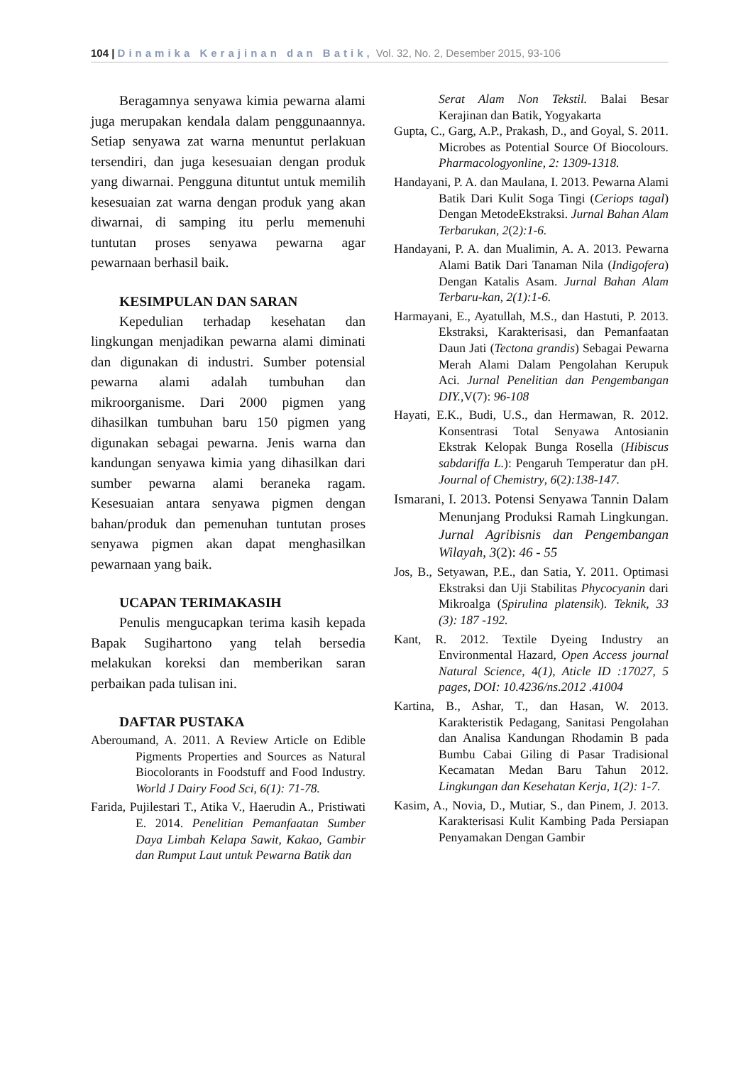104 | Dinamika Kerajinan dan Batik, Vol. 32, No. 2, Desember 2015, 93-106
Beragamnya senyawa kimia pewarna alami juga merupakan kendala dalam penggunaannya. Setiap senyawa zat warna menuntut perlakuan tersendiri, dan juga kesesuaian dengan produk yang diwarnai. Pengguna dituntut untuk memilih kesesuaian zat warna dengan produk yang akan diwarnai, di samping itu perlu memenuhi tuntutan proses senyawa pewarna agar pewarnaan berhasil baik.
KESIMPULAN DAN SARAN
Kepedulian terhadap kesehatan dan lingkungan menjadikan pewarna alami diminati dan digunakan di industri. Sumber potensial pewarna alami adalah tumbuhan dan mikroorganisme. Dari 2000 pigmen yang dihasilkan tumbuhan baru 150 pigmen yang digunakan sebagai pewarna. Jenis warna dan kandungan senyawa kimia yang dihasilkan dari sumber pewarna alami beraneka ragam. Kesesuaian antara senyawa pigmen dengan bahan/produk dan pemenuhan tuntutan proses senyawa pigmen akan dapat menghasilkan pewarnaan yang baik.
UCAPAN TERIMAKASIH
Penulis mengucapkan terima kasih kepada Bapak Sugihartono yang telah bersedia melakukan koreksi dan memberikan saran perbaikan pada tulisan ini.
DAFTAR PUSTAKA
Aberoumand, A. 2011. A Review Article on Edible Pigments Properties and Sources as Natural Biocolorants in Foodstuff and Food Industry. World J Dairy Food Sci, 6(1): 71-78.
Farida, Pujilestari T., Atika V., Haerudin A., Pristiwati E. 2014. Penelitian Pemanfaatan Sumber Daya Limbah Kelapa Sawit, Kakao, Gambir dan Rumput Laut untuk Pewarna Batik dan
Serat Alam Non Tekstil. Balai Besar Kerajinan dan Batik, Yogyakarta
Gupta, C., Garg, A.P., Prakash, D., and Goyal, S. 2011. Microbes as Potential Source Of Biocolours. Pharmacologyonline, 2: 1309-1318.
Handayani, P. A. dan Maulana, I. 2013. Pewarna Alami Batik Dari Kulit Soga Tingi (Ceriops tagal) Dengan MetodeEkstraksi. Jurnal Bahan Alam Terbarukan, 2(2):1-6.
Handayani, P. A. dan Mualimin, A. A. 2013. Pewarna Alami Batik Dari Tanaman Nila (Indigofera) Dengan Katalis Asam. Jurnal Bahan Alam Terbaru-kan, 2(1):1-6.
Harmayani, E., Ayatullah, M.S., dan Hastuti, P. 2013. Ekstraksi, Karakterisasi, dan Pemanfaatan Daun Jati (Tectona grandis) Sebagai Pewarna Merah Alami Dalam Pengolahan Kerupuk Aci. Jurnal Penelitian dan Pengembangan DIY.,V(7): 96-108
Hayati, E.K., Budi, U.S., dan Hermawan, R. 2012. Konsentrasi Total Senyawa Antosianin Ekstrak Kelopak Bunga Rosella (Hibiscus sabdariffa L.): Pengaruh Temperatur dan pH. Journal of Chemistry, 6(2):138-147.
Ismarani, I. 2013. Potensi Senyawa Tannin Dalam Menunjang Produksi Ramah Lingkungan. Jurnal Agribisnis dan Pengembangan Wilayah, 3(2): 46 - 55
Jos, B., Setyawan, P.E., dan Satia, Y. 2011. Optimasi Ekstraksi dan Uji Stabilitas Phycocyanin dari Mikroalga (Spirulina platensik). Teknik, 33 (3): 187 -192.
Kant, R. 2012. Textile Dyeing Industry an Environmental Hazard, Open Access journal Natural Science, 4(1), Aticle ID :17027, 5 pages, DOI: 10.4236/ns.2012 .41004
Kartina, B., Ashar, T., dan Hasan, W. 2013. Karakteristik Pedagang, Sanitasi Pengolahan dan Analisa Kandungan Rhodamin B pada Bumbu Cabai Giling di Pasar Tradisional Kecamatan Medan Baru Tahun 2012. Lingkungan dan Kesehatan Kerja, 1(2): 1-7.
Kasim, A., Novia, D., Mutiar, S., dan Pinem, J. 2013. Karakterisasi Kulit Kambing Pada Persiapan Penyamakan Dengan Gambir